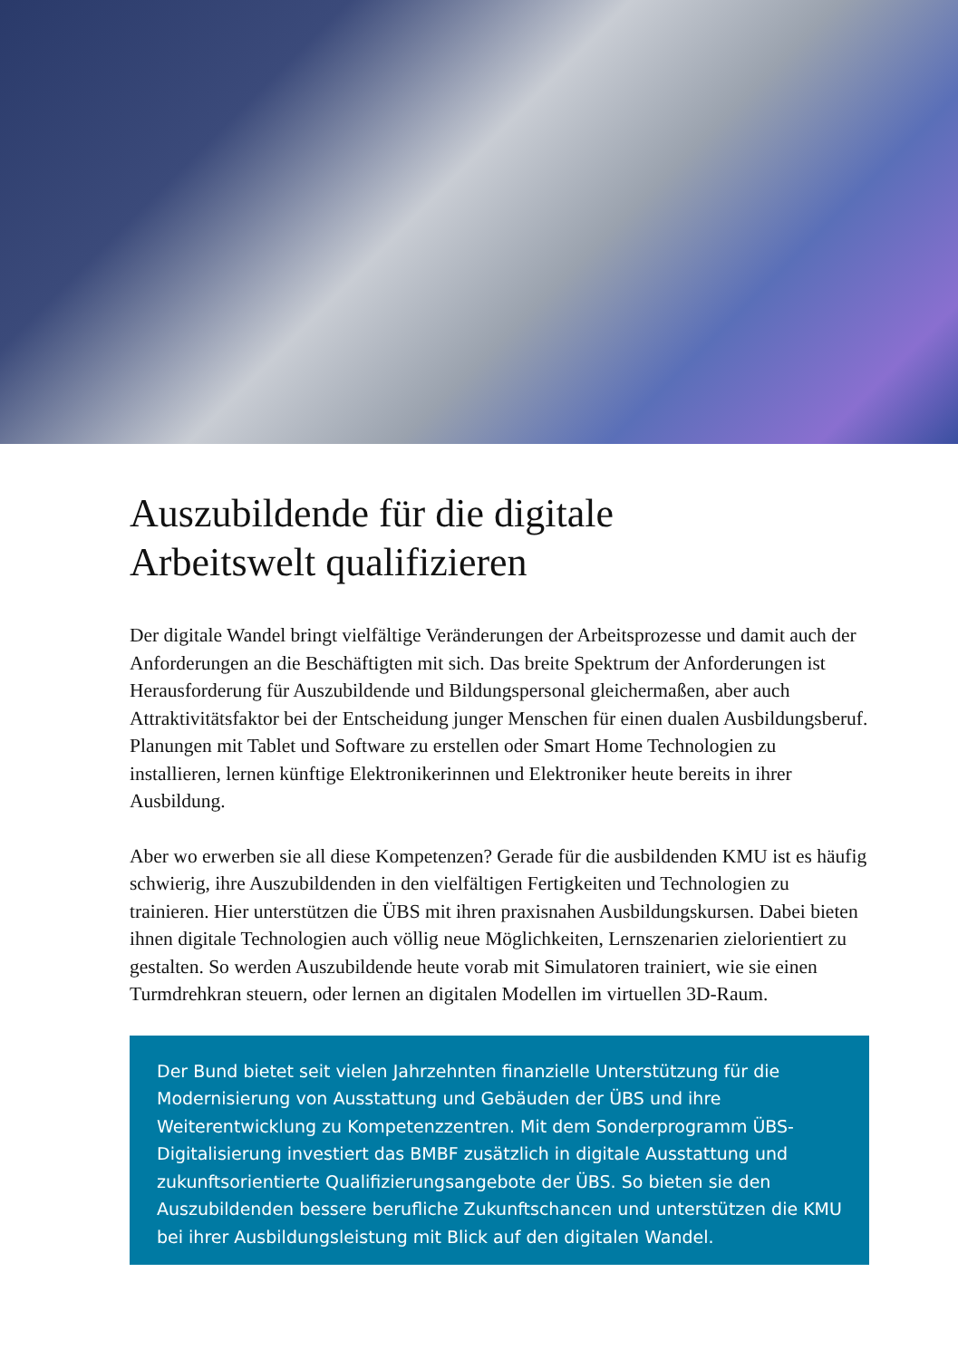Auszubildende für die digitale
Arbeitswelt qualifizieren
Der digitale Wandel bringt vielfältige Veränderungen der Arbeitsprozesse und damit auch der Anforderungen an die Beschäftigten mit sich. Das breite Spektrum der Anforderungen ist Herausforderung für Auszubildende und Bildungspersonal gleichermaßen, aber auch Attraktivitätsfaktor bei der Entscheidung junger Menschen für einen dualen Ausbildungsberuf. Planungen mit Tablet und Software zu erstellen oder Smart Home Technologien zu installieren, lernen künftige Elektronikerinnen und Elektroniker heute bereits in ihrer Ausbildung.
Aber wo erwerben sie all diese Kompetenzen? Gerade für die ausbildenden KMU ist es häufig schwierig, ihre Auszubildenden in den vielfältigen Fertigkeiten und Technologien zu trainieren. Hier unterstützen die ÜBS mit ihren praxisnahen Ausbildungskursen. Dabei bieten ihnen digitale Technologien auch völlig neue Möglichkeiten, Lernszenarien zielorientiert zu gestalten. So werden Auszubildende heute vorab mit Simulatoren trainiert, wie sie einen Turmdrehkran steuern, oder lernen an digitalen Modellen im virtuellen 3D-Raum.
Der Bund bietet seit vielen Jahrzehnten finanzielle Unterstützung für die Modernisierung von Ausstattung und Gebäuden der ÜBS und ihre Weiterentwicklung zu Kompetenzzentren. Mit dem Sonderprogramm ÜBS-Digitalisierung investiert das BMBF zusätzlich in digitale Ausstattung und zukunftsorientierte Qualifizierungsangebote der ÜBS. So bieten sie den Auszubildenden bessere berufliche Zukunftschancen und unterstützen die KMU bei ihrer Ausbildungsleistung mit Blick auf den digitalen Wandel.